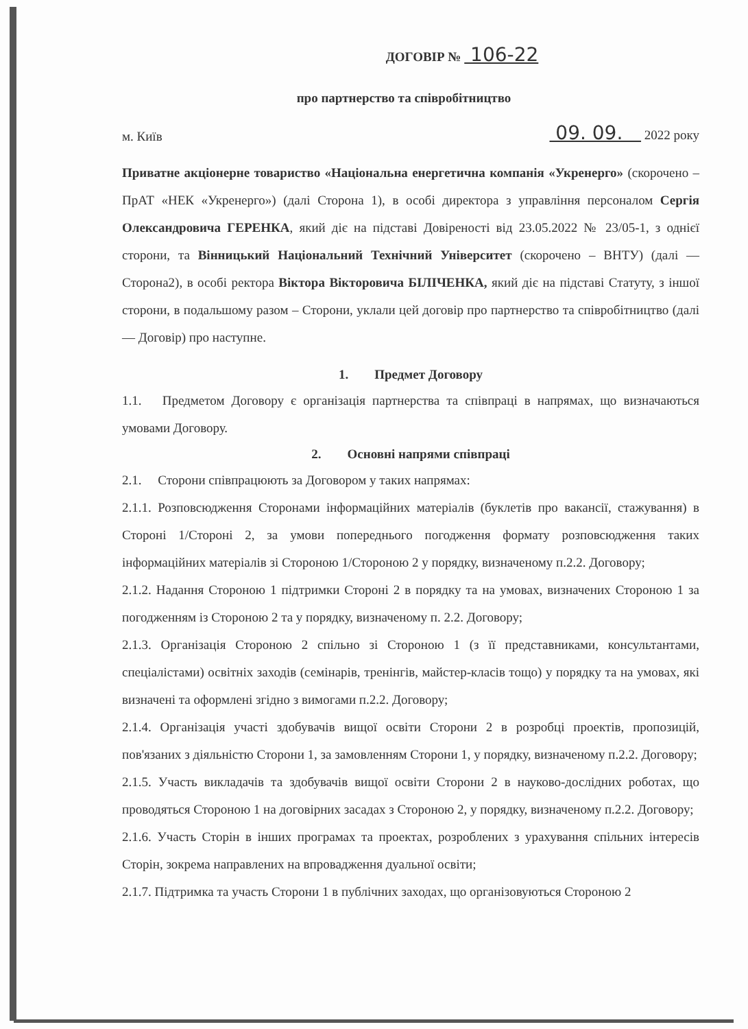ДОГОВІР № 106-22
про партнерство та співробітництво
м. Київ 09. 09. 2022 року
Приватне акціонерне товариство «Національна енергетична компанія «Укренерго» (скорочено – ПрАТ «НЕК «Укренерго») (далі Сторона 1), в особі директора з управління персоналом Сергія Олександровича ГЕРЕНКА, який діє на підставі Довіреності від 23.05.2022 № 23/05-1, з однієї сторони, та Вінницький Національний Технічний Університет (скорочено – ВНТУ) (далі — Сторона2), в особі ректора Віктора Вікторовича БІЛІЧЕНКА, який діє на підставі Статуту, з іншої сторони, в подальшому разом – Сторони, уклали цей договір про партнерство та співробітництво (далі — Договір) про наступне.
1. Предмет Договору
1.1. Предметом Договору є організація партнерства та співпраці в напрямах, що визначаються умовами Договору.
2. Основні напрями співпраці
2.1. Сторони співпрацюють за Договором у таких напрямах:
2.1.1. Розповсюдження Сторонами інформаційних матеріалів (буклетів про вакансії, стажування) в Стороні 1/Стороні 2, за умови попереднього погодження формату розповсюдження таких інформаційних матеріалів зі Стороною 1/Стороною 2 у порядку, визначеному п.2.2. Договору;
2.1.2. Надання Стороною 1 підтримки Стороні 2 в порядку та на умовах, визначених Стороною 1 за погодженням із Стороною 2 та у порядку, визначеному п. 2.2. Договору;
2.1.3. Організація Стороною 2 спільно зі Стороною 1 (з її представниками, консультантами, спеціалістами) освітніх заходів (семінарів, тренінгів, майстер-класів тощо) у порядку та на умовах, які визначені та оформлені згідно з вимогами п.2.2. Договору;
2.1.4. Організація участі здобувачів вищої освіти Сторони 2 в розробці проектів, пропозицій, пов'язаних з діяльністю Сторони 1, за замовленням Сторони 1, у порядку, визначеному п.2.2. Договору;
2.1.5. Участь викладачів та здобувачів вищої освіти Сторони 2 в науково-дослідних роботах, що проводяться Стороною 1 на договірних засадах з Стороною 2, у порядку, визначеному п.2.2. Договору;
2.1.6. Участь Сторін в інших програмах та проектах, розроблених з урахування спільних інтересів Сторін, зокрема направлених на впровадження дуальної освіти;
2.1.7. Підтримка та участь Сторони 1 в публічних заходах, що організовуються Стороною 2